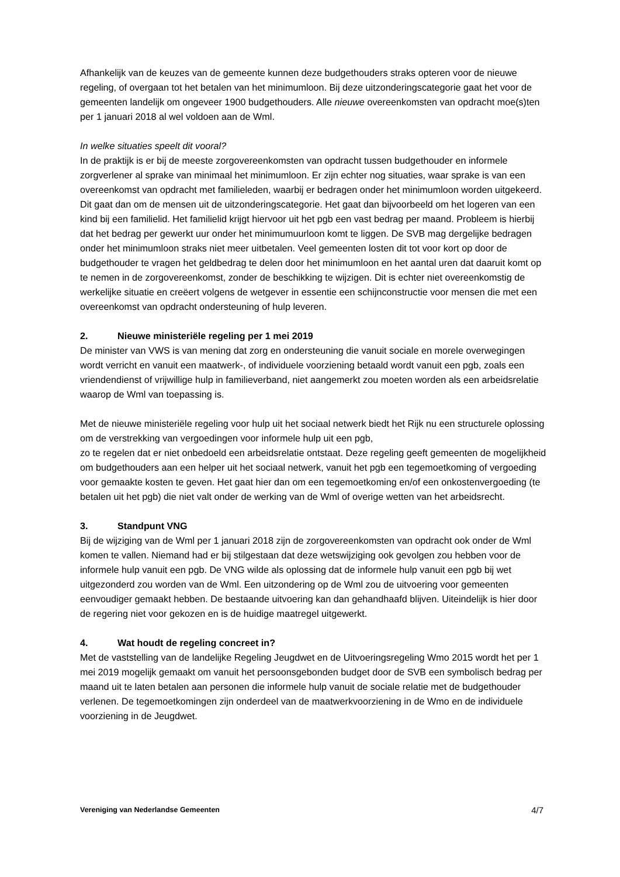Afhankelijk van de keuzes van de gemeente kunnen deze budgethouders straks opteren voor de nieuwe regeling, of overgaan tot het betalen van het minimumloon. Bij deze uitzonderingscategorie gaat het voor de gemeenten landelijk om ongeveer 1900 budgethouders. Alle nieuwe overeenkomsten van opdracht moe(s)ten per 1 januari 2018 al wel voldoen aan de Wml.
In welke situaties speelt dit vooral?
In de praktijk is er bij de meeste zorgovereenkomsten van opdracht tussen budgethouder en informele zorgverlener al sprake van minimaal het minimumloon. Er zijn echter nog situaties, waar sprake is van een overeenkomst van opdracht met familieleden, waarbij er bedragen onder het minimumloon worden uitgekeerd. Dit gaat dan om de mensen uit de uitzonderingscategorie. Het gaat dan bijvoorbeeld om het logeren van een kind bij een familielid. Het familielid krijgt hiervoor uit het pgb een vast bedrag per maand. Probleem is hierbij dat het bedrag per gewerkt uur onder het minimumuurloon komt te liggen. De SVB mag dergelijke bedragen onder het minimumloon straks niet meer uitbetalen. Veel gemeenten losten dit tot voor kort op door de budgethouder te vragen het geldbedrag te delen door het minimumloon en het aantal uren dat daaruit komt op te nemen in de zorgovereenkomst, zonder de beschikking te wijzigen. Dit is echter niet overeenkomstig de werkelijke situatie en creëert volgens de wetgever in essentie een schijnconstructie voor mensen die met een overeenkomst van opdracht ondersteuning of hulp leveren.
2. Nieuwe ministeriële regeling per 1 mei 2019
De minister van VWS is van mening dat zorg en ondersteuning die vanuit sociale en morele overwegingen wordt verricht en vanuit een maatwerk-, of individuele voorziening betaald wordt vanuit een pgb, zoals een vriendendienst of vrijwillige hulp in familieverband, niet aangemerkt zou moeten worden als een arbeidsrelatie waarop de Wml van toepassing is.
Met de nieuwe ministeriële regeling voor hulp uit het sociaal netwerk biedt het Rijk nu een structurele oplossing om de verstrekking van vergoedingen voor informele hulp uit een pgb,
zo te regelen dat er niet onbedoeld een arbeidsrelatie ontstaat. Deze regeling geeft gemeenten de mogelijkheid om budgethouders aan een helper uit het sociaal netwerk, vanuit het pgb een tegemoetkoming of vergoeding voor gemaakte kosten te geven. Het gaat hier dan om een tegemoetkoming en/of een onkostenvergoeding (te betalen uit het pgb) die niet valt onder de werking van de Wml of overige wetten van het arbeidsrecht.
3. Standpunt VNG
Bij de wijziging van de Wml per 1 januari 2018 zijn de zorgovereenkomsten van opdracht ook onder de Wml komen te vallen. Niemand had er bij stilgestaan dat deze wetswijziging ook gevolgen zou hebben voor de informele hulp vanuit een pgb. De VNG wilde als oplossing dat de informele hulp vanuit een pgb bij wet uitgezonderd zou worden van de Wml. Een uitzondering op de Wml zou de uitvoering voor gemeenten eenvoudiger gemaakt hebben. De bestaande uitvoering kan dan gehandhaafd blijven. Uiteindelijk is hier door de regering niet voor gekozen en is de huidige maatregel uitgewerkt.
4. Wat houdt de regeling concreet in?
Met de vaststelling van de landelijke Regeling Jeugdwet en de Uitvoeringsregeling Wmo 2015 wordt het per 1 mei 2019 mogelijk gemaakt om vanuit het persoonsgebonden budget door de SVB een symbolisch bedrag per maand uit te laten betalen aan personen die informele hulp vanuit de sociale relatie met de budgethouder verlenen. De tegemoetkomingen zijn onderdeel van de maatwerkvoorziening in de Wmo en de individuele voorziening in de Jeugdwet.
Vereniging van Nederlandse Gemeenten 4/7